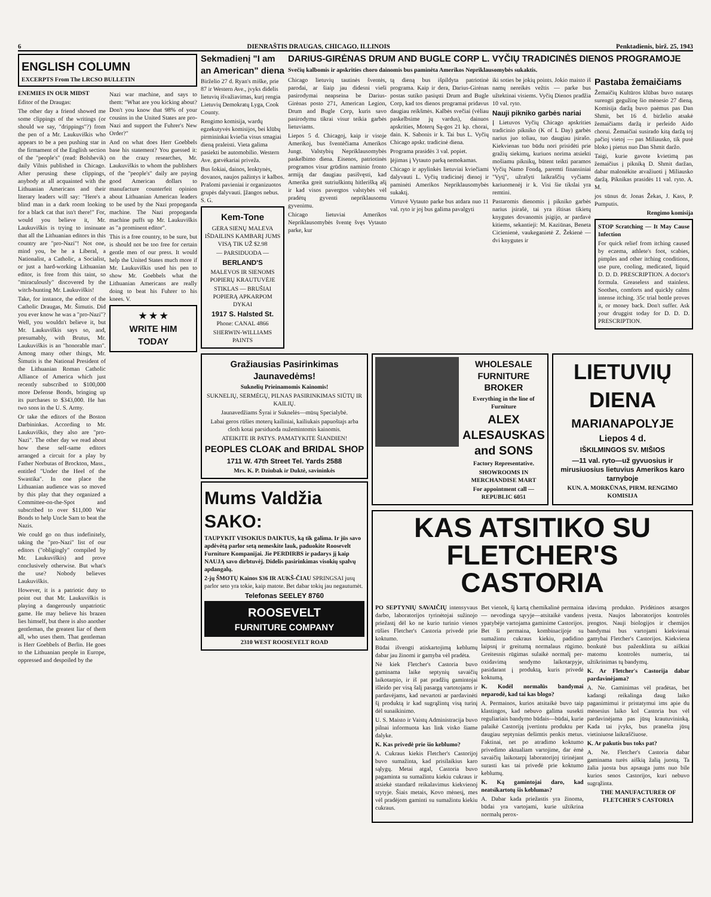6 DIENRAŠTIS DRAUGAS, CHICAGO, ILLINOIS Penktadienis, birž. 25, 1943
ENGLISH COLUMN
EXCERPTS From The LRCSO BULLETIN
ENEMIES IN OUR MIDST
Editor of the Draugas:
The other day a friend showed me some clippings of the writings (or should we say, "drippings"?) from the pen of a Mr. Laukuviškis who appears to be a pen pushing star in the firmament of the English section of the "people's" (read: Bolshevik) daily Vilnis published in Chicago. After perusing these clippings, anybody at all acquainted with the Lithuanian Americans and their literary leaders will say: "Here's a blind man in a dark room looking for a black cat that isn't there!" For, would you believe it, Mr. Laukuviškis is trying to insinuate that all the Lithuanian editors in this country are "pro-Nazi"! Not one, mind you, be he a Liberal, a Nationalist, a Catholic, a Socialist, or just a hard-working Lithuanian editor, is free from this taint, so "miraculously" discovered by the witch-hunting Mr. Laukuviškis!
Take, for instance, the editor of the Catholic Draugas, Mr. Šimutis. Did you ever know he was a "pro-Nazi"? Well, you wouldn't believe it, but Mr. Laukuviškis says so, and, presumably, with Brutus, Mr. Laukuviškis is an "honorable man". Among many other things, Mr. Šimutis is the National President of the Lithuanian Roman Catholic Alliance of America which just recently subscribed to $100,000 more Defense Bonds, bringing up its purchases to $343,000. He has two sons in the U. S. Army.
Or take the editors of the Boston Darbininkas. According to Mr. Laukuviškis, they also are "pro-Nazi". The other day we read about how these self-same editors arranged a circuit for a play by Father Norbutas of Brockton, Mass., entitled "Under the Heel of the Swastika". In one place the Lithuanian audience was so moved by this play that they organized a Committee-on-the-Spot and subscribed to over $11,000 War Bonds to help Uncle Sam to beat the Nazis.
We could go on thus indefinitely, taking the "pro-Nazi" list of our editors ("obligingly" compiled by Mr. Laukuviškis) and prove conclusively otherwise. But what's the use? Nobody believes Laukuviškis.
However, it is a patriotic duty to point out that Mr. Laukuviškis is playing a dangerously unpatriotic game. He may believe his brazen lies himself, but there is also another gentleman, the greatest liar of them all, who uses them. That gentleman is Herr Goebbels of Berlin. He goes to the Lithuanian people in Europe, oppressed and despoiled by the
Nazi war machine, and says to them: "What are you kicking about? Don't you know that 98% of your cousins in the United States are pro-Nazi and support the Fuhrer's New Order?"
And on what does Herr Goebbels base his statement? You guessed it: on the crazy researches, Mr. Laukuviškis to whom the publishers of the "people's" daily are paying good American dollars to manufacture counterfeit opinion about Lithuanian American leaders to be used by the Nazi propoganda machine. The Nazi propoganda machine puffs up Mr. Laukuviškis as "a prominent editor".
This is a free country, to be sure, but is should not be too free for certain gentle men of our press. It would help the United States much more if Mr. Laukuviškis used his pen to show Mr. Goebbels what the Lithuanian Americans are really doing to beat his Fuhrer to his knees. V.
★ ★ ★
WRITE HIM
TODAY
Sekmadienį "I am an American" diena
Birželio 27 d. Ryan's miške, prie 87 ir Western Ave., įvyks didelis lietuvių išvažiavimas, kurį rengia Lietuvių Demokratų Lyga, Cook County.
Rengimo komisija, wardų egzekutyvės komisijos, bei klūbų pirmininkai kviečia visus smagiai dieną praleisti. Vieta galima pasiekti be automobilio. Western Ave. gatvėkariai priveža.
Bus šokiai, dainos, lenktynės, dovanos, naujos pažintys ir kalbos. Prašomi pavieniai ir organizuotos grupės dalyvauti. Įžangos nebus. S. G.
Kem-Tone
GERA SIENŲ MALEVA IŠDAILINS KAMBARĮ JUMS VISĄ TIK UŽ $2.98
— PARSIDUODA —
BERLAND'S
MALEVOS IR SIENOMS POPIERŲ KRAUTUVĖJE
STIKLAS — BRUŠIAI POPIERĄ APKARPOM DYKAI
1917 S. Halsted St.
Phone: CANAL 4866
SHERWIN-WILLIAMS PAINTS
DARIUS-GIRĖNAS DRUM AND BUGLE CORP L. VYČIŲ TRADICINĖS DIENOS PROGRAMOJE
Svečių kalbomis ir apskrities choro dainomis bus paminėta Amerikos Nepriklausomybės sukaktis.
Chicago lietuvių tautinės šventės, parodai, ar šiaip jau didesni vieši pasirodymai neapseina be Darius-Girėnas posto 271, American Legion, Drum and Bugle Corp, kuris savo pasirodymu tikrai visur teikia garbės lietuviams.
Liepos 5 d. Chicagoj, kaip ir visoje Amerikoj, bus šventėčiama Amerikos Jungt. Valstybių Nepriklausomybės paskelbimo diena. Eisenos, patriotinės programos visur grūdins naminio fronto armiją dar daugiau pasišvęsti, kad Amerika greit sutriuškintų hitlerišką ašį ir kad visos pavergtos valstybės vėl pradėtų gyventi nepriklausomu gyvenimu.
Chicago lietuviai Amerikos Nepriklausomybės šventę švęs Vytauto parke, kur
tą dieną bus išpildyta patriotinė programa. Kaip ir dera, Darius-Girėnas postas sutiko pasiųsti Drum and Bugle Corp, kad tos dienos programai pridavus daugiau reikšmės. Kalbės svečiai (vėliau paskelbsime jų vardus), dainuos apskrities, Moterų Są-gos 21 kp. chorai, dain. K. Sabonis ir k. Tai bus L. Vyčių Chicago apskr. tradicinė diena.
Programa prasidės 3 val. popiet.
Įėjimas į Vytauto parką nemokamas.
Chicago ir apylinkės lietuviai kviečiami dalyvauti L. Vyčių tradicinėj dienoj ir paminėti Amerikos Nepriklausomybės sukaktį.
Virtuvė Vytauto parke bus atdara nuo 11 val. ryto ir joj bus galima pavalgyti
iki soties be jokių points. Jokio maisto iš namų nereikės vežtis — parke bus užtektinai visiems. Vyčių Dienos pradžia 10 val. ryto.
Nauji pikniko garbės nariai
Į Lietuvos Vyčių Chicago apskrities tradicinio pikniko (K of L Day) garbės narius juo toliau, tuo daugiau įsirašo. Kiekvienas tuo būdu nori prisidėti prie gražių siekimų, kuriuos norima atsiekti mošiamu piknikų, būtent teikti paramos Vyčių Namo Fondą, paremti finansiniai "Vytį", užrašyti laikraščių vyčiams kariuomenėj ir k. Visi šie tikslai yra remtini.
Pastaromis dienomis į pikniko garbės narius įsirašė, tai yra ištisas tikietų knygutes dovanomis įsigijo, ar pardavė kitiems, sekantieji: M. Kaziūnas, Beneta Cicienienė, vaukeganietė Z. Žekienė — dvi knygutes ir
Pastaba žemaičiams
Žemaičių Kultūros klūbas buvo nutaręs surengti gegužinę šio mėnesio 27 dieną. Komisija daržą buvo paėmus pas Dan Shmit, bet 16 d. birželio atsakė žemaičiams daržą ir perleido Aido chorui. Žemaičiai susirado kitą daržą toj pačioj vietoj — pas Miliausko, tik pusė bloko į pietus nuo Dan Shmit daržo.
Taigi, kurie gavote kvietimą pas žemaičius į pikniką D. Shmit daržan, dabar malonėkite atvažiuoti į Miliausko daržą. Piknikas prasidės 11 val. ryto. A. M.
jos sūnus dr. Jonas Žekas, J. Kass, P. Pumputis.
Rengimo komisija
STOP Scratching — It May Cause Infection
For quick relief from itching caused by eczema, athlete's foot, scabies, pimples and other itching conditions, use pure, cooling, medicated, liquid D. D. D. PRESCRIPTION. A doctor's formula. Greaseless and stainless. Soothes, comforts and quickly calms intense itching. 35c trial bottle proves it, or money back. Don't suffer. Ask your druggist today for D. D. D. PRESCRIPTION.
Gražiausias Pasirinkimas Jaunavedėms!
Suknelių Prieinamomis Kainomis!
SUKNELIŲ, SERMĖGŲ, PILNAS PASIRINKIMAS SIŪTŲ IR KAILIŲ.
Jaunavedžiams Šyrai ir Suknelės—mūsų Specialybė.
Labai geros rūšies moterų kailiniai, kailiukais papuoštajs arba cloth kotai parsiduoda nužemintomis kainomis.
ATEIKITE IR PATYS. PAMATYKITE ŠIANDIEN!
PEOPLES CLOAK and BRIDAL SHOP
1711 W. 47th Street Tel. Yards 2588
Mrs. K. P. Dziubak ir Duktė, savininkės
Mums Valdžia SAKO:
TAUPYKIT VISOKIUS DAIKTUS, ką tik galima. Ir jūs savo apdėvėtą parlor setą nemeskite lauk, paduokite Roosevelt Furniture Kompanijai. Jie PERDIRBS ir padarys jį kaip NAUJĄ savo dirbtuvėj. Didelis pasirinkimas visokių spalvų apdangalų.
2-jų ŠMOTŲ Kainos $36 IR AUKŠ-ČIAU SPRINGSAI jusų parlor seto yra tokie, kaip matote. Bet dabar tokių jau negautumėt.
Telefonas SEELEY 8760
ROOSEVELT
FURNITURE COMPANY
2310 WEST ROOSEVELT ROAD
WHOLESALE FURNITURE BROKER
Everything in the line of Furniture
ALEX ALESAUSKAS and SONS
Factory Representative.
SHOWROOMS IN MERCHANDISE MART
For appointment call — REPUBLIC 6051
LIETUVIŲ DIENA
MARIANAPOLYJE
Liepos 4 d.
IŠKILMINGOS SV. MIŠIOS
—11 val. ryto—už gyvuosius ir mirusiuosius lietuvius Amerikos karo tarnyboje
KUN. A. MORKŪNAS, PIRM. RENGIMO KOMISIJA
KAS ATSITIKO SU
FLETCHER'S CASTORIA
PO SEPTYNIŲ SAVAIČIŲ intensyvaus darbo, laboratorijos tyrinėtojai sužinojo priežastį dėl ko ne kurio turinio vienos rūšies Fletcher's Castoria privedė prie koktumo.
Būdai išvengti atiskartojimą keblumų dabar jau žinomi ir gamyba vėl pradėta.
Nė kiek Fletcher's Castoria buvo gaminama laike septynių savaičių laikotarpio, ir iš pat pradžių gamintojai išleido per visą šalį pasargą vartotojams ir pardavėjams, kad nevartoti ar pardavinėti šį produktą ir kad sugrąžintų visą turinį dėl sunaikinimo.
U. S. Maisto ir Vaistų Administracija buvo pilnai informuota kas link visko šiame dalyke.
K. Kas privedė prie šio keblumo?
A. Cukraus kiekis Fletcher's Castorijoj buvo sumažinta, kad prisilaikius karo sąlygų. Metai atgal, Castoria buvo pagaminta su sumažintu kiekiu cukraus ir atsiekė standard reikalavimus kiekvienoj srytyje. Šiais metais, Kovo mėnesį, mes vėl pradėjom gaminti su sumažintu kiekiu cukraus.
Bet vienok, šį kartą chemikalinė permaina — nevodinga sąvyje—atsitaikė vandens ypatybėje vartojama gaminime Castorijos. Bet ši permaina, kombinacijoje su sumažintu cukraus kiekiu, padidino laipsnį ir greitumą normalaus rūgimo. Greitesnis rūgimas sulaikė normalį per-oxidavimą sendymo laikotarpyje, pasidarant į produktą, kuris privedė koktumą.
K. Kodėl normalūs bandymai neparodė, kad tai kas blogo?
A. Permainos, kurios atsitaikė buvo taip klastingos, kad nebuvo galima susekti reguliariais bandymo būdais—būdai, kurie palaikė Castoriją įvertintu produktu per daugiau septynias dešimtis penkis metus. Faktinai, net po atradimo koktumo privedimo aktualiam vartojime, dar ėmė savaičių laikotarpį laboratorijoj tirinėjant surasti kas tai privedė prie koktumo keblumų.
K. Ką gamintojai daro, kad neatsikartotų šis keblumas?
A. Dabar kada priežastis yra žinoma, būdai yra vartojami, kurie užtikrina normalų perox-
idavimą produkto. Pridėtinos atsargos įvesta. Naujos laboratorijos kontrolės įrengtos. Nauji biologijos ir chemijos bandymai bus vartojami kiekvienai gamybai Fletcher's Castorijos. Kiekviena bonkutė bus paženklinta su aiškiai matomu kontrolės numeriu, tai užtikrinimas tų bandymų.
K. Ar Fletcher's Castorija dabar pardavinėjama?
A. Ne. Gaminimas vėl pradėtas, bet kadangi reikalinga daug laiko paganimimui ir pristatymui ims apie du mėnesius laiko kol Castoria bus vėl pardavinėjama pas jūsų krautuvininką. Kada tai įvyks, bus pranešta jūsų vietiniuose laikraščiuose.
K. Ar pakutis bus toks pat?
A. Ne. Fletcher's Castoria dabar gaminama turės aiškią žalią juostą. Ta žalia juosta bus apsauga jums nuo bile kurios senos Castorijos, kuri nebuvo sugrąžinta.
THE MANUFACTURER OF FLETCHER'S CASTORIA